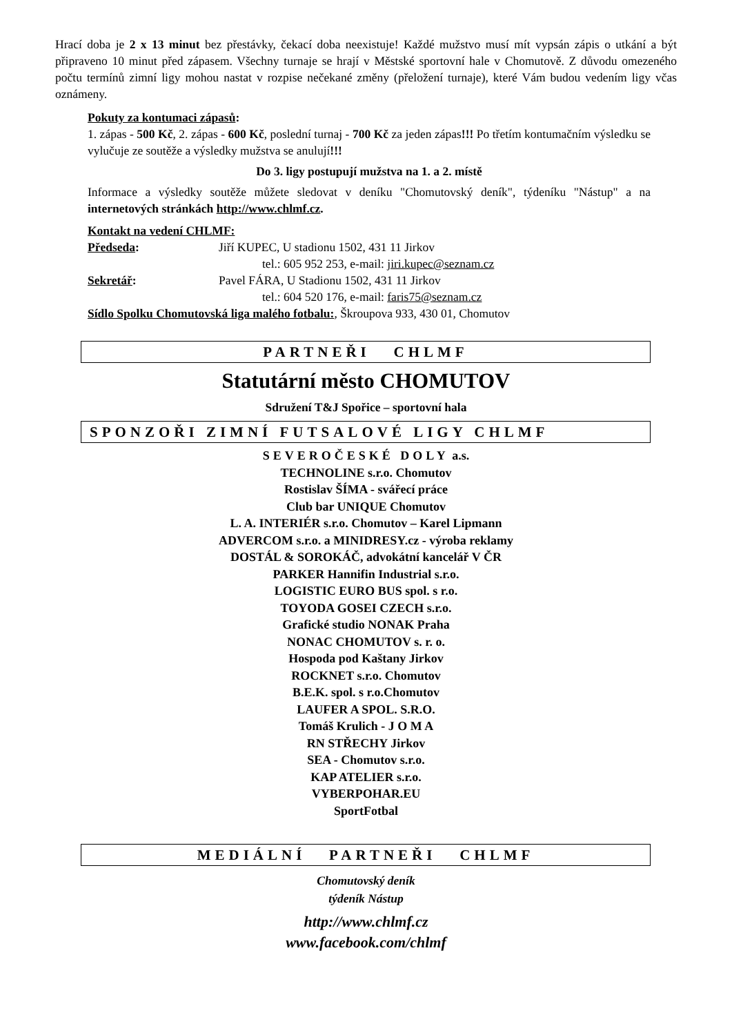Hrací doba je 2 x 13 minut bez přestávky, čekací doba neexistuje! Každé mužstvo musí mít vypsán zápis o utkání a být připraveno 10 minut před zápasem. Všechny turnaje se hrají v Městské sportovní hale v Chomutově. Z důvodu omezeného počtu termínů zimní ligy mohou nastat v rozpise nečekané změny (přeložení turnaje), které Vám budou vedením ligy včas oznámeny.
Pokuty za kontumaci zápasů:
1. zápas - 500 Kč, 2. zápas - 600 Kč, poslední turnaj - 700 Kč za jeden zápas!!! Po třetím kontumačním výsledku se vylučuje ze soutěže a výsledky mužstva se anulují!!!
Do 3. ligy postupují mužstva na 1. a 2. místě
Informace a výsledky soutěže můžete sledovat v deníku "Chomutovský deník", týdeníku "Nástup" a na internetových stránkách http://www.chlmf.cz.
Kontakt na vedení CHLMF:
Předseda: Jiří KUPEC, U stadionu 1502, 431 11 Jirkov
tel.: 605 952 253, e-mail: jiri.kupec@seznam.cz
Sekretář: Pavel FÁRA, U Stadionu 1502, 431 11 Jirkov
tel.: 604 520 176, e-mail: faris75@seznam.cz
Sídlo Spolku Chomutovská liga malého fotbalu:, Škroupova 933, 430 01, Chomutov
PARTNEŘI CHLMF
Statutární město CHOMUTOV
Sdružení T&J Spořice – sportovní hala
SPONZOŘI ZIMNÍ FUTSALOVÉ LIGY CHLMF
SEVEROČESKÉ DOLY a.s.
TECHNOLINE s.r.o. Chomutov
Rostislav ŠÍMA - svářecí práce
Club bar UNIQUE Chomutov
L. A. INTERIÉR s.r.o. Chomutov – Karel Lipmann
ADVERCOM s.r.o. a MINIDRESY.cz - výroba reklamy
DOSTÁL & SOROKÁČ, advokátní kancelář V ČR
PARKER Hannifin Industrial s.r.o.
LOGISTIC EURO BUS spol. s r.o.
TOYODA GOSEI CZECH s.r.o.
Grafické studio NONAK Praha
NONAC CHOMUTOV s. r. o.
Hospoda pod Kaštany Jirkov
ROCKNET s.r.o. Chomutov
B.E.K. spol. s r.o.Chomutov
LAUFER A SPOL. S.R.O.
Tomáš Krulich - J O M A
RN STŘECHY Jirkov
SEA - Chomutov s.r.o.
KAP ATELIER s.r.o.
VYBERPOHAR.EU
SportFotbal
MEDIÁLNÍ PARTNEŘI CHLMF
Chomutovský deník
týdeník Nástup
http://www.chlmf.cz
www.facebook.com/chlmf